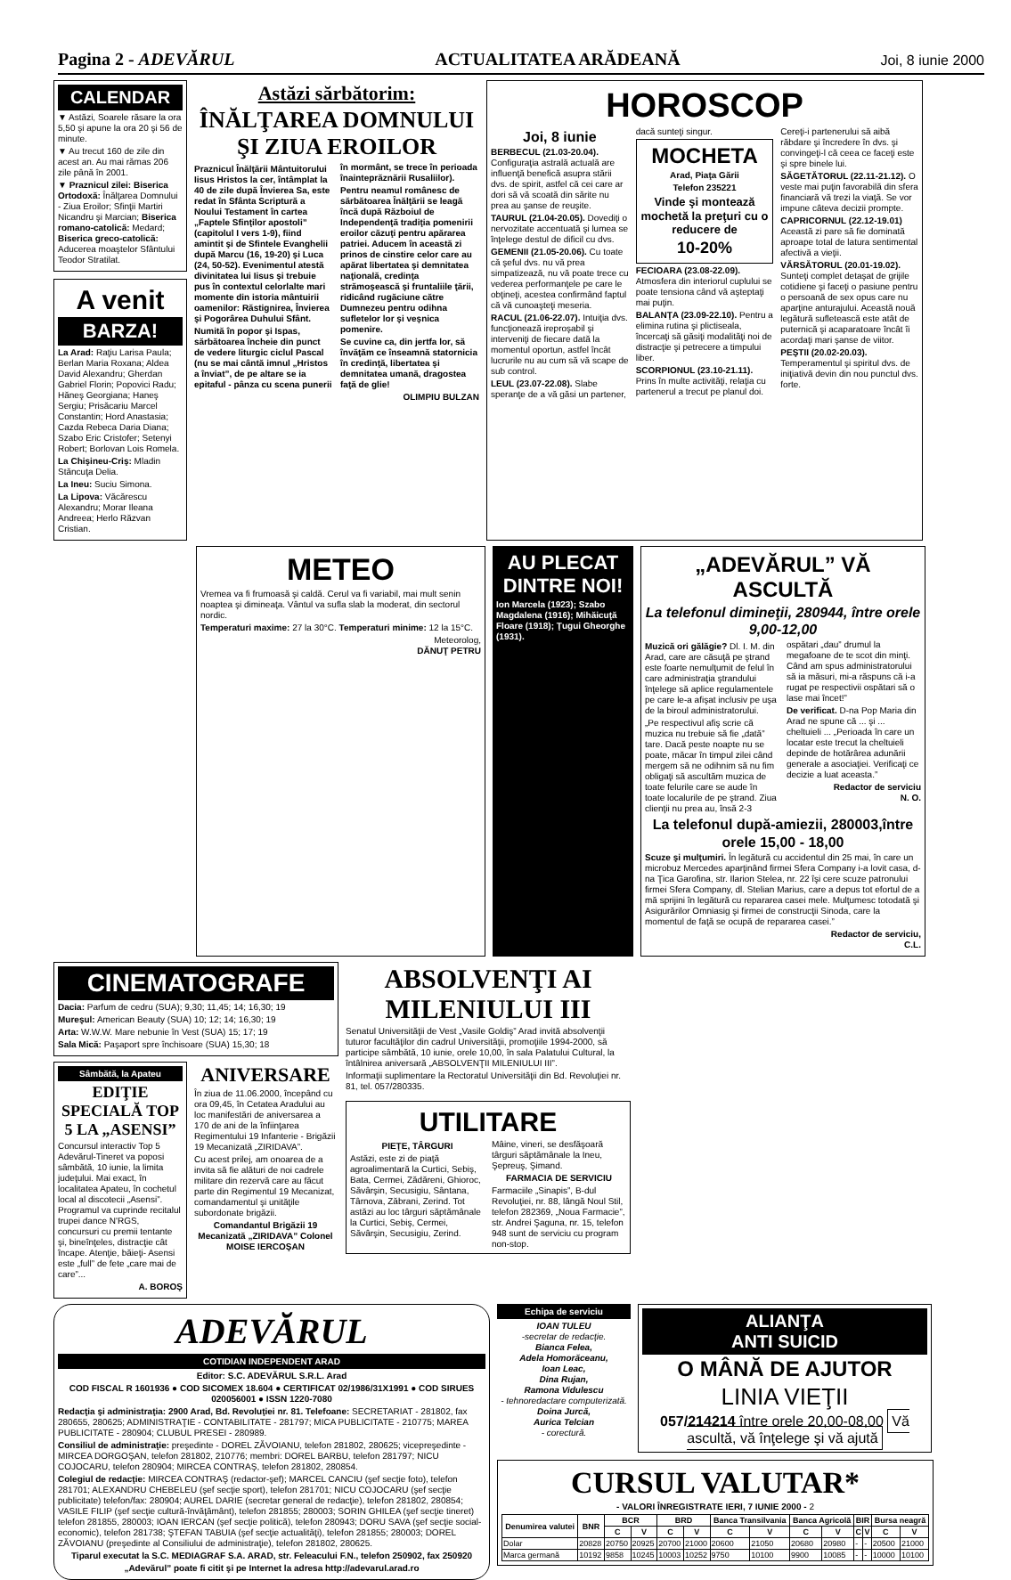Pagina 2 - ADEVĂRUL ACTUALITATEA ARĂDEANĂ Joi, 8 iunie 2000
CALENDAR
▼ Astăzi, Soarele răsare la ora 5,50 şi apune la ora 20 şi 56 de minute.
▼ Au trecut 160 de zile din acest an. Au mai rămas 206 zile până în 2001.
▼ Praznicul zilei: Biserica Ortodoxă: Înălţarea Domnului - Ziua Eroilor; Sfinţii Martiri Nicandru şi Marcian; Biserica romano-catolică: Medard; Biserica greco-catolică: Aducerea moaştelor Sfântului Teodor Stratilat.
A venit
BARZA!
La Arad: Raţiu Larisa Paula; Berlan Maria Roxana; Aldea David Alexandru; Gherdan Gabriel Florin; Popovici Radu; Hăneş Georgiana; Haneş Sergiu; Prisăcariu Marcel Constantin; Hord Anastasia; Cazda Rebeca Daria Diana; Szabo Eric Cristofer; Setenyi Robert; Borlovan Lois Romela.
La Chişineu-Criş: Mladin Stăncuţa Delia.
La Ineu: Suciu Simona.
La Lipova: Văcărescu Alexandru; Morar Ileana Andreea; Herlo Răzvan Cristian.
Astăzi sărbătorim:
ÎNĂLŢAREA DOMNULUI
ŞI ZIUA EROILOR
Praznicul Înălţării Mântuitorului Iisus Hristos la cer, întâmplat la 40 de zile după Învierea Sa, este redat în Sfânta Scriptură a Noului Testament în cartea „Faptele Sfinţilor apostoli” (capitolul I vers 1-9), fiind amintit şi de Sfintele Evanghelii după Marcu (16, 19-20) şi Luca (24, 50-52). Evenimentul atestă divinitatea lui Iisus şi trebuie pus în contextul celorlalte mari momente din istoria mântuirii oamenilor: Răstignirea, Învierea şi Pogorârea Duhului Sfânt.
Numită în popor şi Ispas, sărbătoarea încheie din punct de vedere liturgic ciclul Pascal (nu se mai cântă imnul „Hristos a înviat”, de pe altare se ia epitaful - pânza cu scena punerii în mormânt, se trece în perioada înainteprăznării Rusaliilor).
Pentru neamul românesc de sărbătoarea Înălţării se leagă încă după Războiul de Independenţă tradiţia pomenirii eroilor căzuţi pentru apărarea patriei. Aducem în această zi prinos de cinstire celor care au apărat libertatea şi demnitatea naţională, credinţa strămoşească şi fruntaliile ţării, ridicând rugăciune către Dumnezeu pentru odihna sufletelor lor şi veşnica pomenire.
Se cuvine ca, din jertfa lor, să învăţăm ce înseamnă statornicia în credinţă, libertatea şi demnitatea umană, dragostea faţă de glie!
OLIMPIU BULZAN
HOROSCOP
Joi, 8 iunie
BERBECUL (21.03-20.04). Configuraţia astrală actuală are influenţă benefică asupra stării dvs. de spirit, astfel că cei care ar dori să vă scoată din sărite nu prea au şanse de reuşite.
TAURUL (21.04-20.05). Dovediţi o nervozitate accentuată şi lumea se înţelege destul de dificil cu dvs.
GEMENII (21.05-20.06). Cu toate că şeful dvs. nu vă prea simpatizează, nu vă poate trece cu vederea performanţele pe care le obţineţi, acestea confirmând faptul că vă cunoaşteţi meseria.
RACUL (21.06-22.07). Intuiţia dvs. funcţionează ireproşabil şi interveniţi de fiecare dată la momentul oportun, astfel încât lucrurile nu au cum să vă scape de sub control.
LEUL (23.07-22.08). Slabe speranţe de a vă găsi un partener, dacă sunteţi singur.
MOCHETA
Arad, Piaţa Gării
Telefon 235221
Vinde şi montează mochetă la preţuri cu o reducere de
10-20%
FECIOARA (23.08-22.09). Atmosfera din interiorul cuplului se poate tensiona când vă aşteptaţi mai puţin.
BALANŢA (23.09-22.10). Pentru a elimina rutina şi plictiseala, încercaţi să găsiţi modalităţi noi de distracţie şi petrecere a timpului liber.
SCORPIONUL (23.10-21.11). Prins în multe activităţi, relaţia cu partenerul a trecut pe planul doi. Cereţi-i partenerului să aibă răbdare şi încredere în dvs. şi convingeţi-l că ceea ce faceţi este şi spre binele lui.
SĂGETĂTORUL (22.11-21.12). O veste mai puţin favorabilă din sfera financiară vă trezi la viaţă. Se vor impune câteva decizii prompte.
CAPRICORNUL (22.12-19.01) Această zi pare să fie dominată aproape total de latura sentimental afectivă a vieţii.
VĂRSĂTORUL (20.01-19.02). Sunteţi complet detaşat de grijile cotidiene şi faceţi o pasiune pentru o persoană de sex opus care nu aparţine anturajului. Această nouă legătură sufletească este atât de puternică şi acaparatoare încât îi acordaţi mari şanse de viitor.
PEŞTII (20.02-20.03). Temperamentul şi spiritul dvs. de iniţiativă devin din nou punctul dvs. forte.
METEO
Vremea va fi frumoasă şi caldă. Cerul va fi variabil, mai mult senin noaptea şi dimineaţa. Vântul va sufla slab la moderat, din sectorul nordic.
Temperaturi maxime: 27 la 30°C. Temperaturi minime: 12 la 15°C.
Meteorolog,
DĂNUŢ PETRU
AU PLECAT DINTRE NOI!
Ion Marcela (1923); Szabo Magdalena (1916); Mihăicuţă Floare (1918); Ţugui Gheorghe (1931).
„ADEVĂRUL” VĂ ASCULTĂ
La telefonul dimineţii, 280944, între orele 9,00-12,00
Muzică ori gălăgie? Dl. I. M. din Arad, care are căsuţă pe ştrand este foarte nemulţumit de felul în care administraţia ştrandului înţelege să aplice regulamentele pe care le-a afişat inclusiv pe uşa de la biroul administratorului.
„Pe respectivul afiş scrie că muzica nu trebuie să fie „dată” tare. Dacă peste noapte nu se poate, măcar în timpul zilei când mergem să ne odihnim să nu fim obligaţi să ascultăm muzica de toate felurile care se aude în toate localurile de pe ştrand. Ziua clienţii nu prea au, însă 2-3 ospătari „dau” drumul la megafoane de te scot din minţi. Când am spus administratorului să ia măsuri, mi-a răspuns că i-a rugat pe respectivii ospătari să o lase mai încet!”
De verificat. D-na Pop Maria din Arad ne spune că ... şi ... cheltuieli ... „Perioada în care un locatar este trecut la cheltuieli depinde de hotărârea adunării generale a asociaţiei. Verificaţi ce decizie a luat aceasta.”
Redactor de serviciu
N. O.
La telefonul după-amiezii, 280003,între orele 15,00 - 18,00
Scuze şi mulţumiri. În legătură cu accidentul din 25 mai, în care un microbuz Mercedes aparţinând firmei Sfera Company i-a lovit casa, d-na Ţica Garofina, str. Ilarion Stelea, nr. 22 îşi cere scuze patronului firmei Sfera Company, dl. Stelian Marius, care a depus tot efortul de a mă sprijini în legătură cu repararea casei mele. Mulţumesc totodată şi Asigurărilor Omniasig şi firmei de construcţii Sinoda, care la momentul de faţă se ocupă de repararea casei.”
Redactor de serviciu,
C.L.
CINEMATOGRAFE
Dacia: Parfum de cedru (SUA); 9,30; 11,45; 14; 16,30; 19
Mureşul: American Beauty (SUA) 10; 12; 14; 16,30; 19
Arta: W.W.W. Mare nebunie în Vest (SUA) 15; 17; 19
Sala Mică: Paşaport spre închisoare (SUA) 15,30; 18
Sâmbătă, la Apateu
EDIŢIE SPECIALĂ TOP 5 LA „ASENSI”
Concursul interactiv Top 5 Adevărul-Tineret va poposi sâmbătă, 10 iunie, la limita judeţului. Mai exact, în localitatea Apateu, în cochetul local al discotecii „Asensi”. Programul va cuprinde recitalul trupei dance N'RGS, concursuri cu premii tentante şi, bineînţeles, distracţie cât încape. Atenţie, băieţi- Asensi este „full” de fete „care mai de care”...
A. BOROŞ
ANIVERSARE
În ziua de 11.06.2000, începând cu ora 09,45, în Cetatea Aradului au loc manifestări de aniversarea a 170 de ani de la înfiinţarea Regimentului 19 Infanterie - Brigăzii 19 Mecanizată „ZIRIDAVA”.
Cu acest prilej, am onoarea de a invita să fie alături de noi cadrele militare din rezervă care au făcut parte din Regimentul 19 Mecanizat, comandamentul şi unităţile subordonate brigăzii.
Comandantul Brigăzii 19 Mecanizată „ZIRIDAVA” Colonel MOISE IERCOŞAN
ABSOLVENŢI AI MILENIULUI III
Senatul Universităţii de Vest „Vasile Goldiş” Arad invită absolvenţii tuturor facultăţilor din cadrul Universităţii, promoţiile 1994-2000, să participe sâmbătă, 10 iunie, orele 10,00, în sala Palatului Cultural, la întâlnirea aniversară „ABSOLVENŢII MILENIULUI III”.
Informaţii suplimentare la Rectoratul Universităţii din Bd. Revoluţiei nr. 81, tel. 057/280335.
UTILITARE
PIEŢE, TÂRGURI
Astăzi, este zi de piaţă agroalimentară la Curtici, Sebiş, Bata, Cermei, Zădăreni, Ghioroc, Săvârşin, Secusigiu, Sântana, Târnova, Zăbrani, Zerind. Tot astăzi au loc târguri săptămânale la Curtici, Sebiş, Cermei, Săvârşin, Secusigiu, Zerind.
Mâine, vineri, se desfăşoară târguri săptămânale la Ineu, Şepreuş, Şimand.
FARMACIA DE SERVICIU
Farmaciile „Sinapis”, B-dul Revoluţiei, nr. 88, lângă Noul Stil, telefon 282369, „Noua Farmacie”, str. Andrei Şaguna, nr. 15, telefon 948 sunt de serviciu cu program non-stop.
ADEVĂRUL
COTIDIAN INDEPENDENT ARAD
Editor: S.C. ADEVĂRUL S.R.L. Arad
COD FISCAL R 1601936 ● COD SICOMEX 18.604 ● CERTIFICAT 02/1986/31X1991 ● COD SIRUES 020056001 ● ISSN 1220-7080
Redacţia şi administraţia: 2900 Arad, Bd. Revoluţiei nr. 81. Telefoane: SECRETARIAT - 281802, fax 280655, 280625; ADMINISTRAŢIE - CONTABILITATE - 281797; MICA PUBLICITATE - 210775; MAREA PUBLICITATE - 280904; CLUBUL PRESEI - 280989.
Consiliul de administraţie: preşedinte - DOREL ZĂVOIANU, telefon 281802, 280625; vicepreşedinte - MIRCEA DORGOŞAN, telefon 281802, 210776; membri: DOREL BARBU, telefon 281797; NICU COJOCARU, telefon 280904; MIRCEA CONTRAŞ, telefon 281802, 280854.
Colegiul de redacţie: MIRCEA CONTRAŞ (redactor-şef); MARCEL CANCIU (şef secţie foto), telefon 281701; ALEXANDRU CHEBELEU (şef secţie sport), telefon 281701; NICU COJOCARU (şef secţie publicitate) telefon/fax: 280904; AUREL DARIE (secretar general de redacţie), telefon 281802, 280854; VASILE FILIP (şef secţie cultură-învăţământ), telefon 281855; 280003; SORIN GHILEA (şef secţie tineret) telefon 281855, 280003; IOAN IERCAN (şef secţie politică), telefon 280943; DORU SAVA (şef secţie social-economic), telefon 281738; ŞTEFAN TABUIA (şef secţie actualităţi), telefon 281855; 280003; DOREL ZĂVOIANU (preşedinte al Consiliului de administraţie), telefon 281802, 280625.
Tiparul executat la S.C. MEDIAGRAF S.A. ARAD, str. Feleacului F.N., telefon 250902, fax 250920
„Adevărul” poate fi citit şi pe Internet la adresa http://adevarul.arad.ro
Echipa de serviciu
IOAN TULEU
-secretar de redacţie.
Bianca Felea,
Adela Homorăceanu,
Ioan Leac,
Dina Rujan,
Ramona Vidulescu
- tehnoredactare computerizată.
Doina Jurcă,
Aurica Telcian
- corectură.
ALIANŢA
ANTI SUICID
O MÂNĂ DE AJUTOR
LINIA VIEŢII
057/214214 între orele 20,00-08,00 Vă ascultă, vă înţelege şi vă ajută
CURSUL VALUTAR*
- VALORI ÎNREGISTRATE IERI, 7 IUNIE 2000 - 2
| Denumirea valutei | BNR | BCR | | BRD | | Banca Transilvania | | Banca Agricolă | | BIR | | Bursa neagră | |
| --- | --- | --- | --- | --- | --- | --- | --- | --- | --- | --- | --- | --- | --- |
| | | C | V | C | V | C | V | C | V | C | V | C | V |
| Dolar | 20828 | 20750 | 20925 | 20700 | 21000 | 20600 | 21050 | 20680 | 20980 | - | - | 20500 | 21000 |
| Marca germană | 10192 | 9858 | 10245 | 10003 | 10252 | 9750 | 10100 | 9900 | 10085 | - | - | 10000 | 10100 |